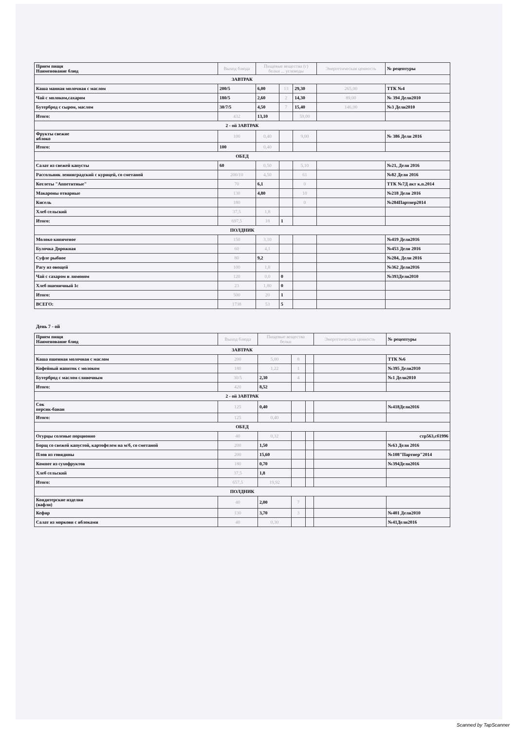| Прием пищи Наименование блюд | Выход блюда | Пищевые вещества (г) белки ... углеводы | | | Энергетическая ценность | № рецептуры |
| --- | --- | --- | --- | --- | --- | --- |
| ЗАВТРАК | | | | | | |
| Каша манная молочная с маслом | 200/5 | 6,00 | 13 | 29,30 | 265,00 | ТТК №4 |
| Чай с молоком,сахаром | 180/5 | 2,60 | 2 | 14,30 | 89,00 | № 394 Дели2010 |
| Бутерброд с сыром, маслом | 30/7/5 | 4,50 | 7 | 15,40 | 146,00 | №3 Дели2010 |
| Итого: | 432 | 13,10 | | 59,00 | | |
| 2 - ой ЗАВТРАК | | | | | | |
| Фрукты свежие яблоко | 100 | 0,40 | | 9,00 | | № 386 Дели 2016 |
| Итого: | 100 | 0,40 | | | | |
| ОБЕД | | | | | | |
| Салат из свежей капусты | 60 | 0,50 | | 5,10 | | №21, Дели 2016 |
| Рассольник ленинградский с курицей, со сметаной | 200/10 | 4,50 | | 61 | | №82 Дели 2016 |
| Котлеты "Аппетитные" | 70 | 6,1 | | 0 | | ТТК №7Д акт к.п.2014 |
| Макароны отварные | 130 | 4,80 | | 10 | | №218 Дели 2016 |
| Кисель | 180 | | | 0 | | №284Партнер2014 |
| Хлеб сельский | 37,5 | 1,8 | | | | |
| Итого: | 697,5 | 18 | 1 | | | |
| ПОЛДНИК | | | | | | |
| Молоко кипяченое | 150 | 3,10 | | | | №419 Дели2016 |
| Булочка Дорожная | 60 | 4,1 | | | | №453 Дели 2016 |
| Суфле рыбное | 80 | 9,2 | | | | №284, Дели 2016 |
| Рагу из овощей | 100 | 1,8 | | | | №362 Дели2016 |
| Чай с сахаром и лимоном | 120 | 0,0 | 0 | | | №393Дели2010 |
| Хлеб пшеничный 1с | 23 | 1,80 | 0 | | | |
| Итого: | 500 | 20 | 1 | | | |
| ВСЕГО: | 1738 | 53 | 5 | | | |
День 7 - ой
| Прием пищи Наименование блюд | Выход блюда | Пищевые вещества белки | | | Энергетическая ценность | № рецептуры |
| --- | --- | --- | --- | --- | --- | --- |
| ЗАВТРАК | | | | | | |
| Каша пшенная молочная с маслом | 200 | 5,00 | 8 | | | ТТК №6 |
| Кофейный напиток с молоком | 180 | 1,22 | 1 | | | №395 Дели2010 |
| Бутерброд с маслом сливочным | 30/5 | 2,30 | 4 | | | №1 Дели2010 |
| Итого: | 420 | 8,52 | | | | |
| 2 - ой ЗАВТРАК | | | | | | |
| Сок персик-банан | 125 | 0,40 | | | | №418Дели2016 |
| Итого: | 125 | 0,40 | | | | |
| ОБЕД | | | | | | |
| Огурцы соленые порционно | 40 | 0,32 | | | | стр563,сб1996 |
| Борщ со свежей капустой, картофелем на м/б, со сметаной | 200 | 1,50 | | | | №63 Дели 2016 |
| Плов из говядины | 200 | 15,60 | | | | №108"Партнер"2014 |
| Компот из сухофруктов | 180 | 0,70 | | | | №394Дели2016 |
| Хлеб сельский | 37,5 | 1,8 | | | | |
| Итого: | 657,5 | 19,92 | | | | |
| ПОЛДНИК | | | | | | |
| Кондитерские изделия (вафли) | 40 | 2,00 | 7 | | | |
| Кефир | 130 | 3,70 | 3 | | | №401 Дели2010 |
| Салат из моркови с яблоками | 40 | 0,30 | | | | №41Дели2016 |
Scanned by TapScanner